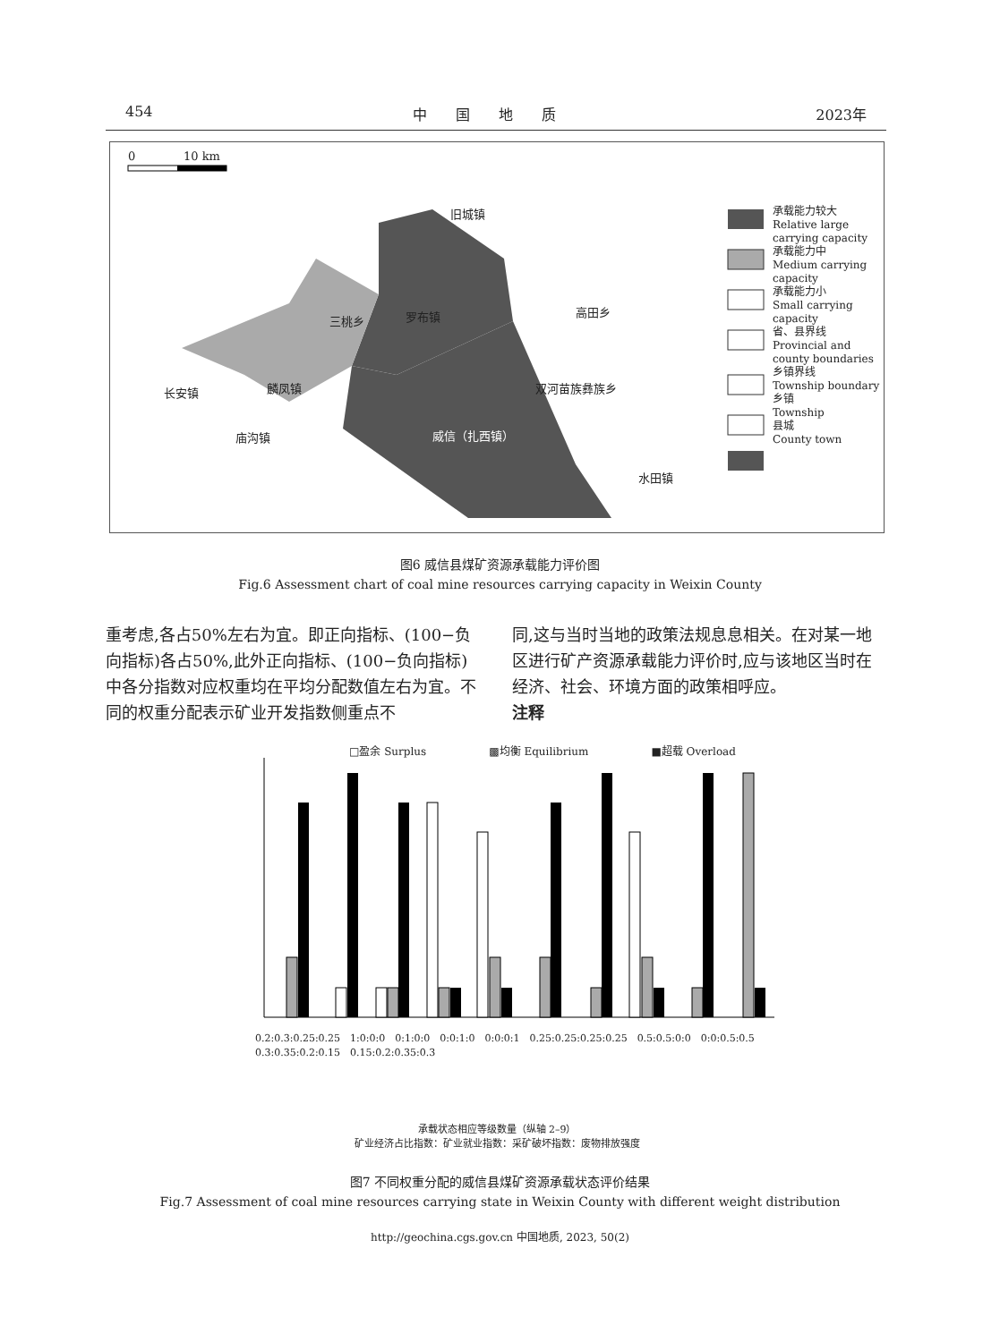454 中　　国　　地　　质 2023年
0 10 km
承载能力较大
Relative large
carrying capacity
承载能力中
Medium carrying
capacity
承载能力小
Small carrying
capacity
省、县界线
Provincial and
county boundaries
乡镇界线
Township boundary
乡镇
Township
县城
County town
旧城镇
罗布镇
三桃乡
高田乡
长安镇 麟凤镇 双河苗族彝族乡
庙沟镇 威信（扎西镇）
水田镇
图6 威信县煤矿资源承载能力评价图
Fig.6 Assessment chart of coal mine resources carrying capacity in Weixin County
重考虑,各占50%左右为宜。即正向指标、(100−负向指标)各占50%,此外正向指标、(100−负向指标)中各分指数对应权重均在平均分配数值左右为宜。不同的权重分配表示矿业开发指数侧重点不
同,这与当时当地的政策法规息息相关。在对某一地区进行矿产资源承载能力评价时,应与该地区当时在经济、社会、环境方面的政策相呼应。
注释
□盈余 Surplus ▩均衡 Equilibrium ■超载 Overload
0.2:0.3:0.25:0.25　1:0:0:0　0:1:0:0　0:0:1:0　0:0:0:1　0.25:0.25:0.25:0.25　0.5:0.5:0:0　0:0:0.5:0.5　0.3:0.35:0.2:0.15　0.15:0.2:0.35:0.3
承载状态相应等级数量（纵轴 2–9）
矿业经济占比指数：矿业就业指数：采矿破坏指数：废物排放强度
图7 不同权重分配的威信县煤矿资源承载状态评价结果
Fig.7 Assessment of coal mine resources carrying state in Weixin County with different weight distribution
http://geochina.cgs.gov.cn 中国地质, 2023, 50(2)